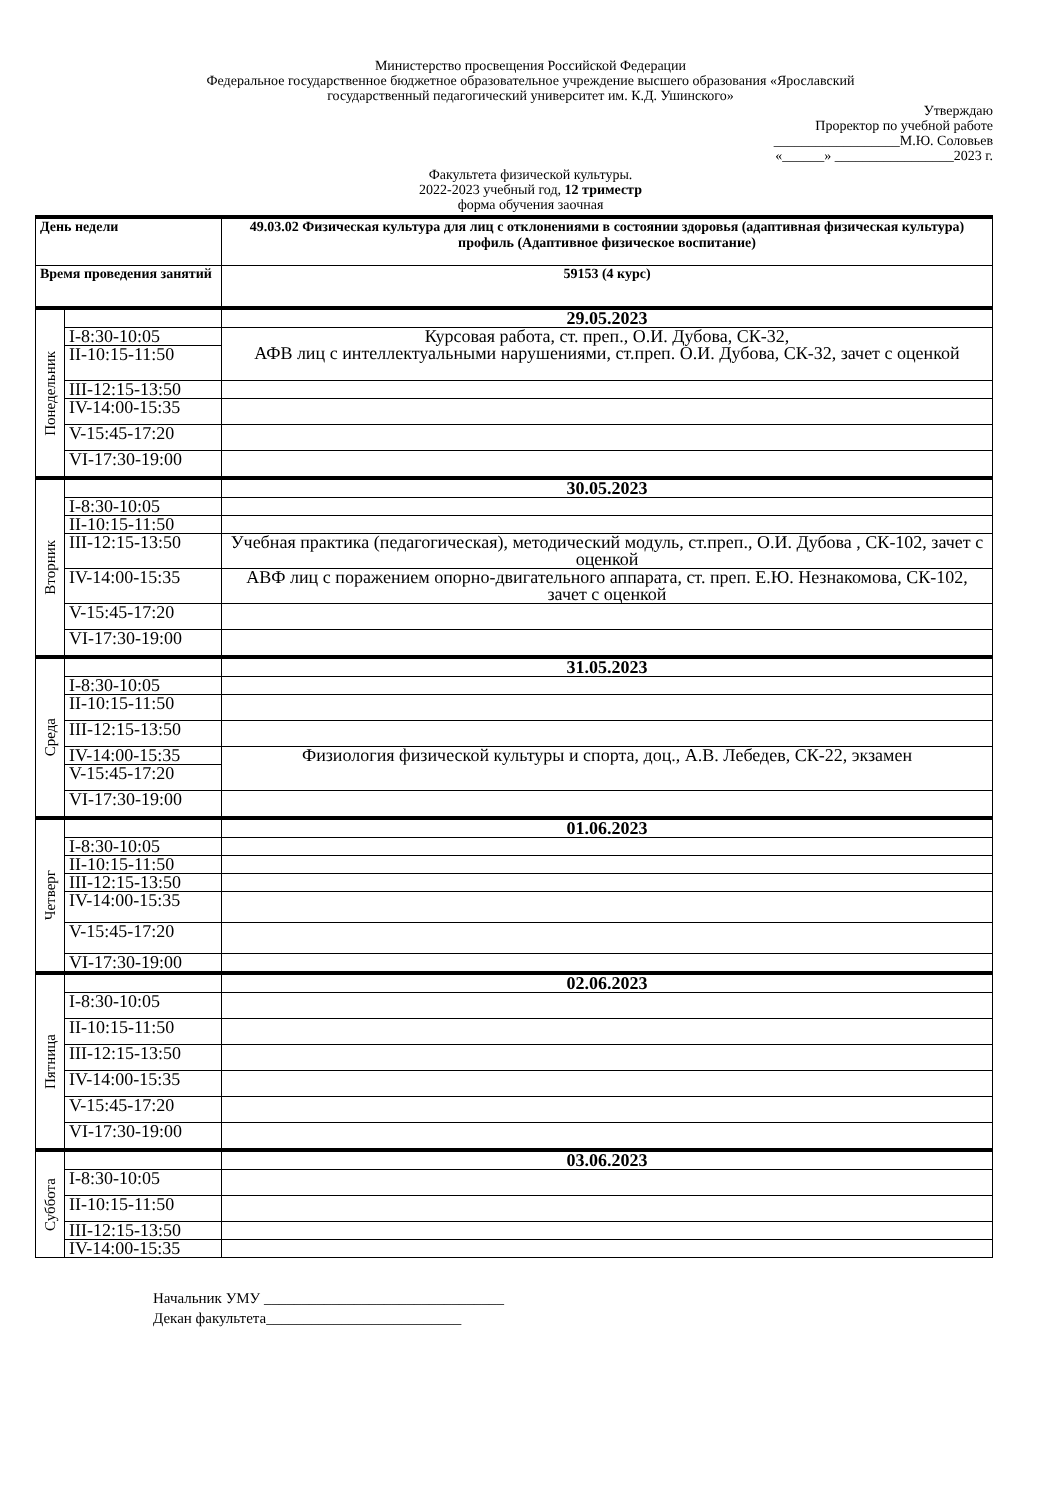Министерство просвещения Российской Федерации
Федеральное государственное бюджетное образовательное учреждение высшего образования «Ярославский
государственный педагогический университет им. К.Д. Ушинского»
Утверждаю
Проректор по учебной работе
__________________М.Ю. Соловьев
«______» _________________2023 г.
Факультета физической культуры.
2022-2023 учебный год, 12 триместр
форма обучения заочная
| День недели | | 49.03.02 Физическая культура для лиц с отклонениями в состоянии здоровья (адаптивная физическая культура) профиль (Адаптивное физическое воспитание) |
| Время проведения занятий | | 59153 (4 курс) |
| Понедельник | | 29.05.2023 |
| | I-8:30-10:05 | Курсовая работа, ст. преп., О.И. Дубова, СК-32, АФВ лиц с интеллектуальными нарушениями, ст.преп. О.И. Дубова, СК-32, зачет с оценкой |
| | II-10:15-11:50 | |
| | III-12:15-13:50 | |
| | IV-14:00-15:35 | |
| | V-15:45-17:20 | |
| | VI-17:30-19:00 | |
| Вторник | | 30.05.2023 |
| | I-8:30-10:05 | |
| | II-10:15-11:50 | |
| | III-12:15-13:50 | Учебная практика (педагогическая), методический модуль, ст.преп., О.И. Дубова , СК-102, зачет с оценкой |
| | IV-14:00-15:35 | АВФ лиц с поражением опорно-двигательного аппарата, ст. преп. Е.Ю. Незнакомова, СК-102, зачет с оценкой |
| | V-15:45-17:20 | |
| | VI-17:30-19:00 | |
| Среда | | 31.05.2023 |
| | I-8:30-10:05 | |
| | II-10:15-11:50 | |
| | III-12:15-13:50 | |
| | IV-14:00-15:35 | Физиология физической культуры и спорта, доц., А.В. Лебедев, СК-22, экзамен |
| | V-15:45-17:20 | |
| | VI-17:30-19:00 | |
| Четверг | | 01.06.2023 |
| | I-8:30-10:05 | |
| | II-10:15-11:50 | |
| | III-12:15-13:50 | |
| | IV-14:00-15:35 | |
| | V-15:45-17:20 | |
| | VI-17:30-19:00 | |
| Пятница | | 02.06.2023 |
| | I-8:30-10:05 | |
| | II-10:15-11:50 | |
| | III-12:15-13:50 | |
| | IV-14:00-15:35 | |
| | V-15:45-17:20 | |
| | VI-17:30-19:00 | |
| Суббота | | 03.06.2023 |
| | I-8:30-10:05 | |
| | II-10:15-11:50 | |
| | III-12:15-13:50 | |
| | IV-14:00-15:35 | |
Начальник УМУ ________________________________
Декан факультета__________________________